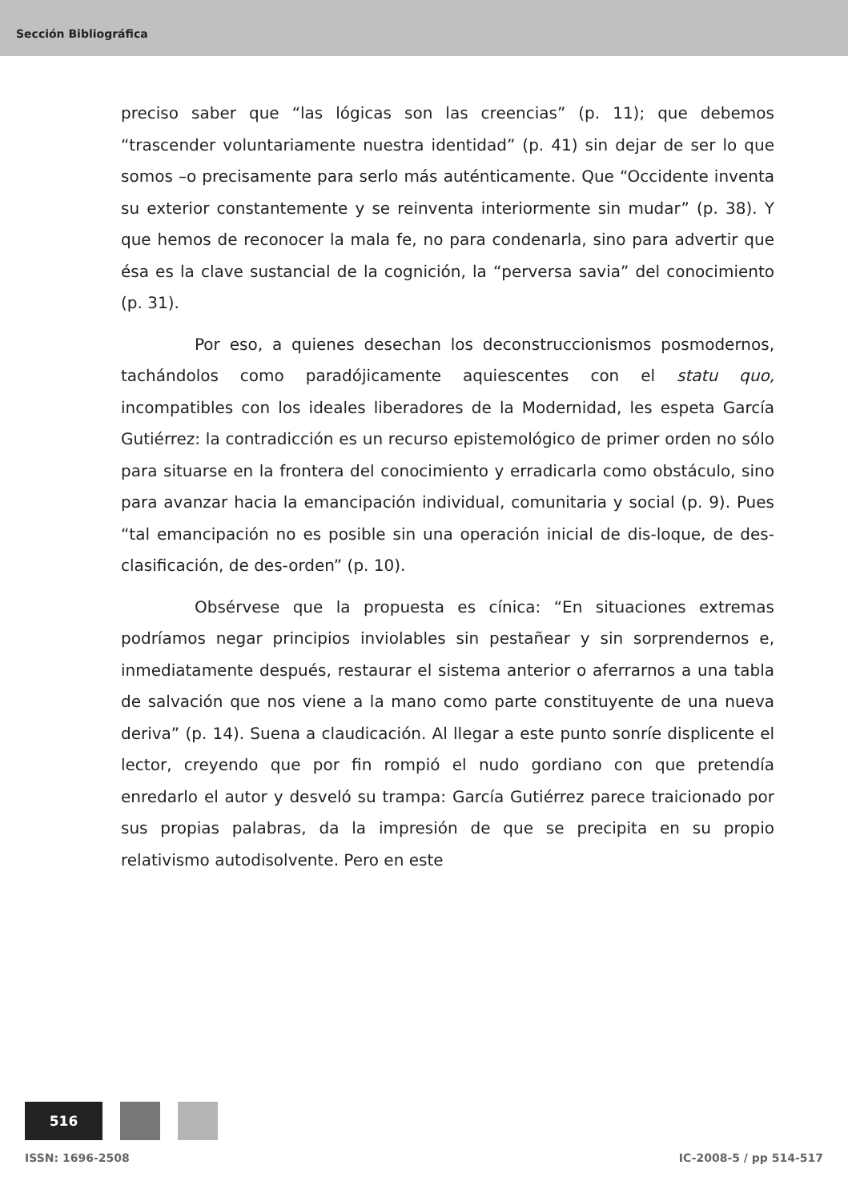Sección Bibliográfica
preciso saber que “las lógicas son las creencias” (p. 11); que debemos “trascender voluntariamente nuestra identidad” (p. 41) sin dejar de ser lo que somos –o precisamente para serlo más auténticamente. Que “Occidente inventa su exterior constantemente y se reinventa interiormente sin mudar” (p. 38). Y que hemos de reconocer la mala fe, no para condenarla, sino para advertir que ésa es la clave sustancial de la cognición, la “perversa savia” del conocimiento (p. 31).
Por eso, a quienes desechan los deconstruccionismos posmodernos, tachándolos como paradójicamente aquiescentes con el statu quo, incompatibles con los ideales liberadores de la Modernidad, les espeta García Gutiérrez: la contradicción es un recurso epistemológico de primer orden no sólo para situarse en la frontera del conocimiento y erradicarla como obstáculo, sino para avanzar hacia la emancipación individual, comunitaria y social (p. 9). Pues “tal emancipación no es posible sin una operación inicial de dis-loque, de des-clasificación, de des-orden” (p. 10).
Obsérvese que la propuesta es cínica: “En situaciones extremas podríamos negar principios inviolables sin pestañear y sin sorprendernos e, inmediatamente después, restaurar el sistema anterior o aferrarnos a una tabla de salvación que nos viene a la mano como parte constituyente de una nueva deriva” (p. 14). Suena a claudicación. Al llegar a este punto sonríe displicente el lector, creyendo que por fin rompió el nudo gordiano con que pretendía enredarlo el autor y desveló su trampa: García Gutiérrez parece traicionado por sus propias palabras, da la impresión de que se precipita en su propio relativismo autodisolvente. Pero en este
516
ISSN: 1696-2508 IC-2008-5 / pp 514-517